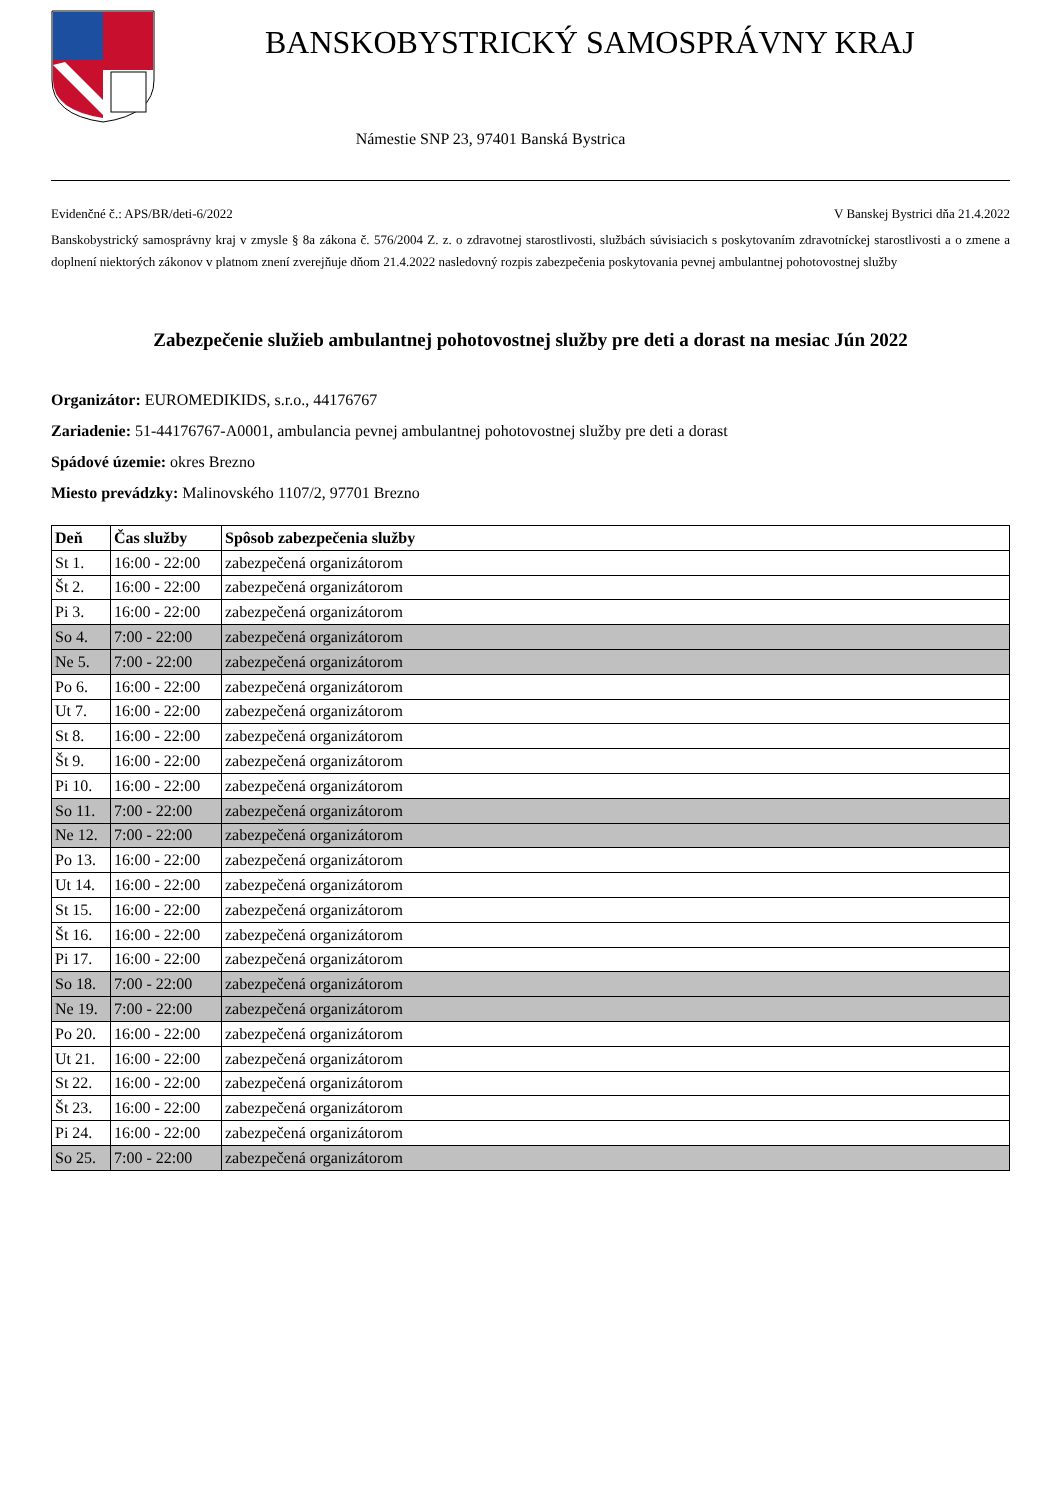BANSKOBYSTRICKÝ SAMOSPRÁVNY KRAJ
Námestie SNP 23, 97401 Banská Bystrica
Evidenčné č.: APS/BR/deti-6/2022 V Banskej Bystrici dňa 21.4.2022
Banskobystrický samosprávny kraj v zmysle § 8a zákona č. 576/2004 Z. z. o zdravotnej starostlivosti, službách súvisiacich s poskytovaním zdravotníckej starostlivosti a o zmene a doplnení niektorých zákonov v platnom znení zverejňuje dňom 21.4.2022 nasledovný rozpis zabezpečenia poskytovania pevnej ambulantnej pohotovostnej služby
Zabezpečenie služieb ambulantnej pohotovostnej služby pre deti a dorast na mesiac Jún 2022
Organizátor: EUROMEDIKIDS, s.r.o., 44176767
Zariadenie: 51-44176767-A0001, ambulancia pevnej ambulantnej pohotovostnej služby pre deti a dorast
Spádové územie: okres Brezno
Miesto prevádzky: Malinovského 1107/2, 97701 Brezno
| Deň | Čas služby | Spôsob zabezpečenia služby |
| --- | --- | --- |
| St 1. | 16:00 - 22:00 | zabezpečená organizátorom |
| Št 2. | 16:00 - 22:00 | zabezpečená organizátorom |
| Pi 3. | 16:00 - 22:00 | zabezpečená organizátorom |
| So 4. | 7:00 - 22:00 | zabezpečená organizátorom |
| Ne 5. | 7:00 - 22:00 | zabezpečená organizátorom |
| Po 6. | 16:00 - 22:00 | zabezpečená organizátorom |
| Ut 7. | 16:00 - 22:00 | zabezpečená organizátorom |
| St 8. | 16:00 - 22:00 | zabezpečená organizátorom |
| Št 9. | 16:00 - 22:00 | zabezpečená organizátorom |
| Pi 10. | 16:00 - 22:00 | zabezpečená organizátorom |
| So 11. | 7:00 - 22:00 | zabezpečená organizátorom |
| Ne 12. | 7:00 - 22:00 | zabezpečená organizátorom |
| Po 13. | 16:00 - 22:00 | zabezpečená organizátorom |
| Ut 14. | 16:00 - 22:00 | zabezpečená organizátorom |
| St 15. | 16:00 - 22:00 | zabezpečená organizátorom |
| Št 16. | 16:00 - 22:00 | zabezpečená organizátorom |
| Pi 17. | 16:00 - 22:00 | zabezpečená organizátorom |
| So 18. | 7:00 - 22:00 | zabezpečená organizátorom |
| Ne 19. | 7:00 - 22:00 | zabezpečená organizátorom |
| Po 20. | 16:00 - 22:00 | zabezpečená organizátorom |
| Ut 21. | 16:00 - 22:00 | zabezpečená organizátorom |
| St 22. | 16:00 - 22:00 | zabezpečená organizátorom |
| Št 23. | 16:00 - 22:00 | zabezpečená organizátorom |
| Pi 24. | 16:00 - 22:00 | zabezpečená organizátorom |
| So 25. | 7:00 - 22:00 | zabezpečená organizátorom |